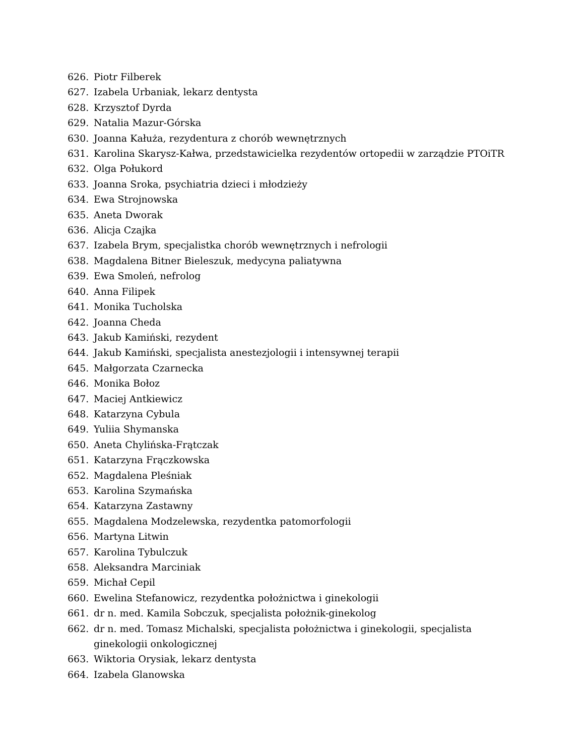626. Piotr Filberek
627. Izabela Urbaniak, lekarz dentysta
628. Krzysztof Dyrda
629. Natalia Mazur-Górska
630. Joanna Kałuża, rezydentura z chorób wewnętrznych
631. Karolina Skarysz-Kałwa, przedstawicielka rezydentów ortopedii w zarządzie PTOiTR
632. Olga Połukord
633. Joanna Sroka, psychiatria dzieci i młodzieży
634. Ewa Strojnowska
635. Aneta Dworak
636. Alicja Czajka
637. Izabela Brym, specjalistka chorób wewnętrznych i nefrologii
638. Magdalena Bitner Bieleszuk, medycyna paliatywna
639. Ewa Smoleń, nefrolog
640. Anna Filipek
641. Monika Tucholska
642. Joanna Cheda
643. Jakub Kamiński, rezydent
644. Jakub Kamiński, specjalista anestezjologii i intensywnej terapii
645. Małgorzata Czarnecka
646. Monika Bołoz
647. Maciej Antkiewicz
648. Katarzyna Cybula
649. Yuliia Shymanska
650. Aneta Chylińska-Frątczak
651. Katarzyna Frączkowska
652. Magdalena Pleśniak
653. Karolina Szymańska
654. Katarzyna Zastawny
655. Magdalena Modzelewska, rezydentka patomorfologii
656. Martyna Litwin
657. Karolina Tybulczuk
658. Aleksandra Marciniak
659. Michał Cepil
660. Ewelina Stefanowicz, rezydentka położnictwa i ginekologii
661. dr n. med. Kamila Sobczuk, specjalista położnik-ginekolog
662. dr n. med. Tomasz Michalski, specjalista położnictwa i ginekologii, specjalista ginekologii onkologicznej
663. Wiktoria Orysiak, lekarz dentysta
664. Izabela Glanowska